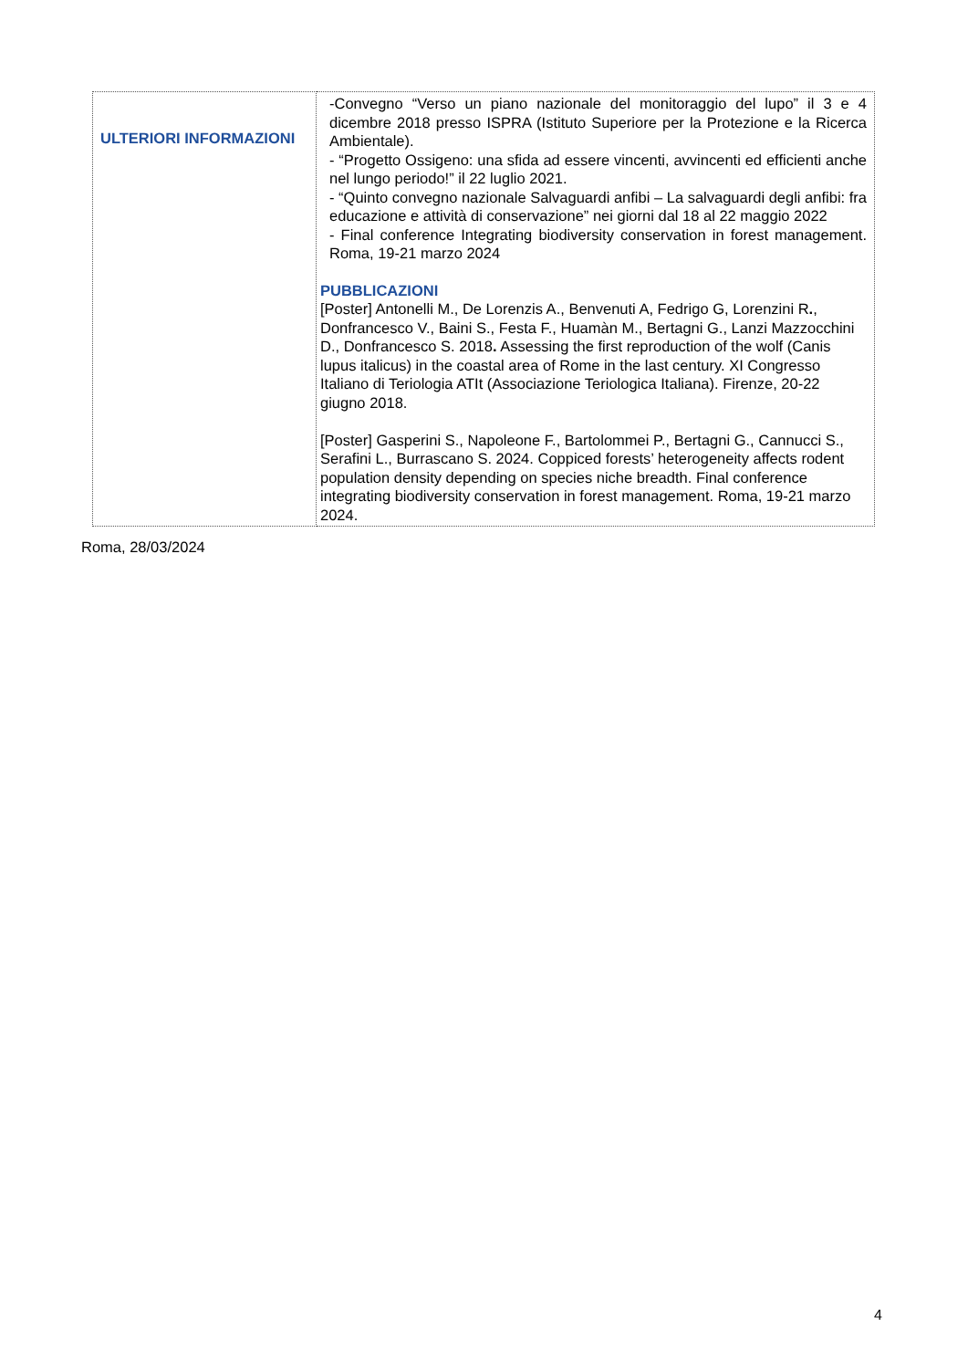| ULTERIORI INFORMAZIONI | -Convegno “Verso un piano nazionale del monitoraggio del lupo” il 3 e 4 dicembre 2018 presso ISPRA (Istituto Superiore per la Protezione e la Ricerca Ambientale). - “Progetto Ossigeno: una sfida ad essere vincenti, avvincenti ed efficienti anche nel lungo periodo!” il 22 luglio 2021. - “Quinto convegno nazionale Salvaguardi anfibi – La salvaguardi degli anfibi: fra educazione e attività di conservazione” nei giorni dal 18 al 22 maggio 2022 - Final conference Integrating biodiversity conservation in forest management. Roma, 19-21 marzo 2024 PUBBLICAZIONI [Poster] Antonelli M., De Lorenzis A., Benvenuti A, Fedrigo G, Lorenzini R . , Donfrancesco V., Baini S., Festa F., Huamàn M., Bertagni G., Lanzi Mazzocchini D., Donfrancesco S. 2018 . Assessing the first reproduction of the wolf (Canis lupus italicus) in the coastal area of Rome in the last century. XI Congresso Italiano di Teriologia ATIt (Associazione Teriologica Italiana). Firenze, 20-22 giugno 2018. [Poster] Gasperini S., Napoleone F., Bartolommei P., Bertagni G., Cannucci S., Serafini L., Burrascano S. 2024. Coppiced forests’ heterogeneity affects rodent population density depending on species niche breadth. Final conference integrating biodiversity conservation in forest management. Roma, 19-21 marzo 2024. |
Roma, 28/03/2024
4